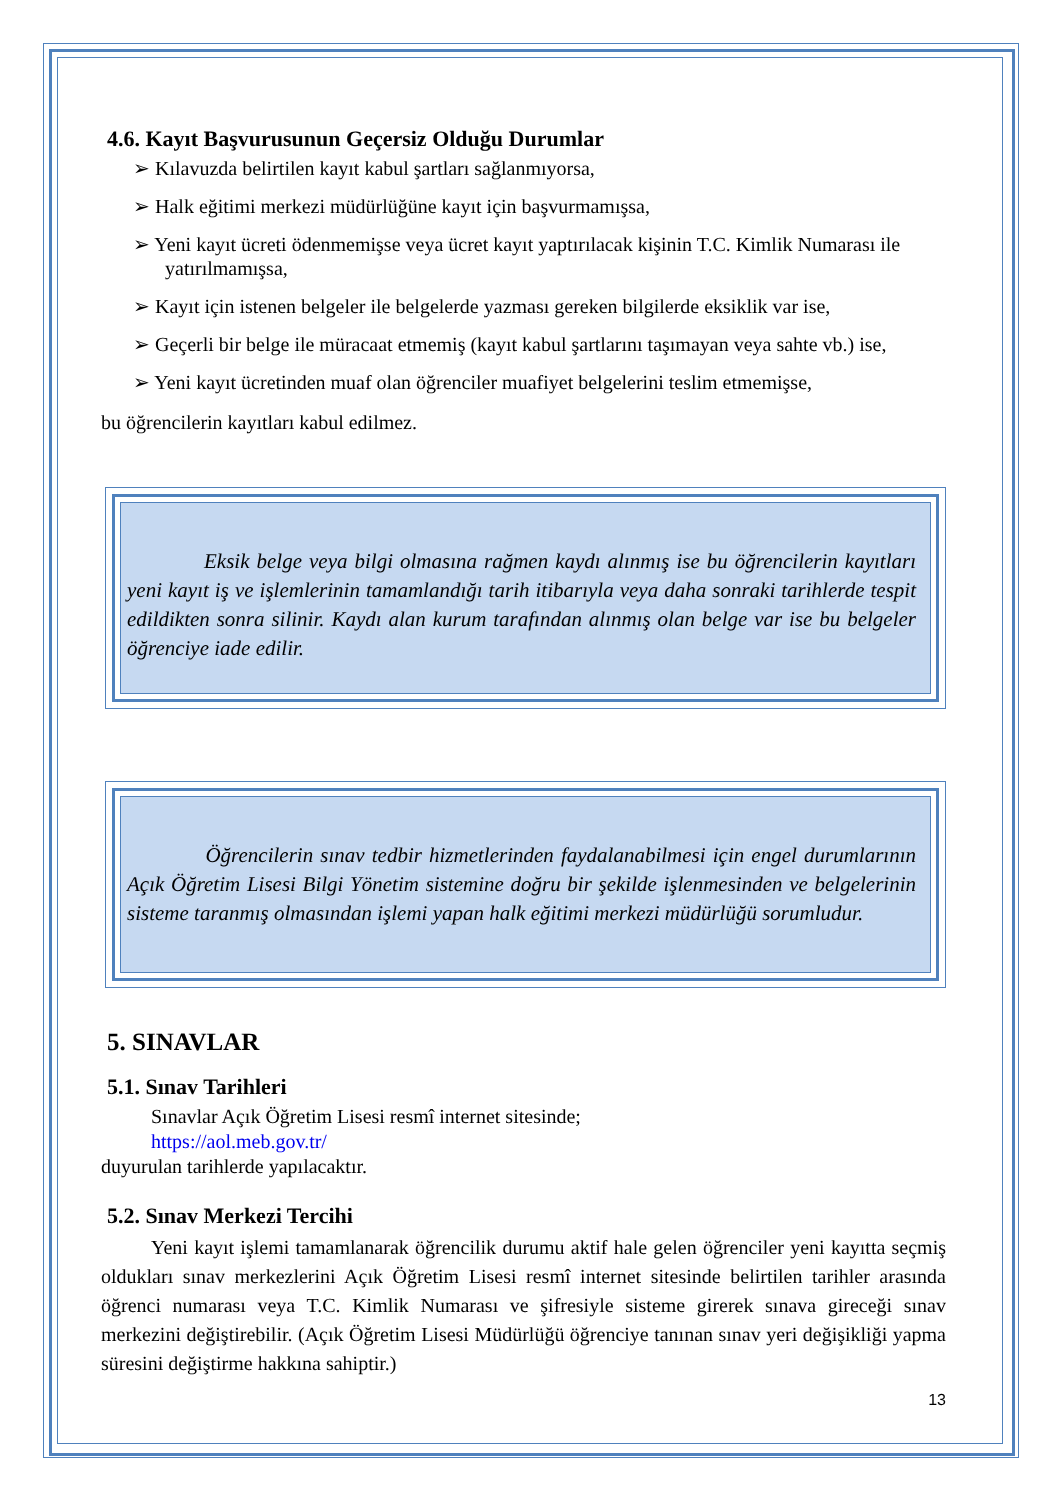4.6. Kayıt Başvurusunun Geçersiz Olduğu Durumlar
➢ Kılavuzda belirtilen kayıt kabul şartları sağlanmıyorsa,
➢ Halk eğitimi merkezi müdürlüğüne kayıt için başvurmamışsa,
➢ Yeni kayıt ücreti ödenmemişse veya ücret kayıt yaptırılacak kişinin T.C. Kimlik Numarası ile yatırılmamışsa,
➢ Kayıt için istenen belgeler ile belgelerde yazması gereken bilgilerde eksiklik var ise,
➢ Geçerli bir belge ile müracaat etmemiş (kayıt kabul şartlarını taşımayan veya sahte vb.) ise,
➢ Yeni kayıt ücretinden muaf olan öğrenciler muafiyet belgelerini teslim etmemişse,
bu öğrencilerin kayıtları kabul edilmez.
Eksik belge veya bilgi olmasına rağmen kaydı alınmış ise bu öğrencilerin kayıtları yeni kayıt iş ve işlemlerinin tamamlandığı tarih itibarıyla veya daha sonraki tarihlerde tespit edildikten sonra silinir. Kaydı alan kurum tarafından alınmış olan belge var ise bu belgeler öğrenciye iade edilir.
Öğrencilerin sınav tedbir hizmetlerinden faydalanabilmesi için engel durumlarının Açık Öğretim Lisesi Bilgi Yönetim sistemine doğru bir şekilde işlenmesinden ve belgelerinin sisteme taranmış olmasından işlemi yapan halk eğitimi merkezi müdürlüğü sorumludur.
5. SINAVLAR
5.1. Sınav Tarihleri
Sınavlar Açık Öğretim Lisesi resmî internet sitesinde;
https://aol.meb.gov.tr/
duyurulan tarihlerde yapılacaktır.
5.2. Sınav Merkezi Tercihi
Yeni kayıt işlemi tamamlanarak öğrencilik durumu aktif hale gelen öğrenciler yeni kayıtta seçmiş oldukları sınav merkezlerini Açık Öğretim Lisesi resmî internet sitesinde belirtilen tarihler arasında öğrenci numarası veya T.C. Kimlik Numarası ve şifresiyle sisteme girerek sınava gireceği sınav merkezini değiştirebilir. (Açık Öğretim Lisesi Müdürlüğü öğrenciye tanınan sınav yeri değişikliği yapma süresini değiştirme hakkına sahiptir.)
13